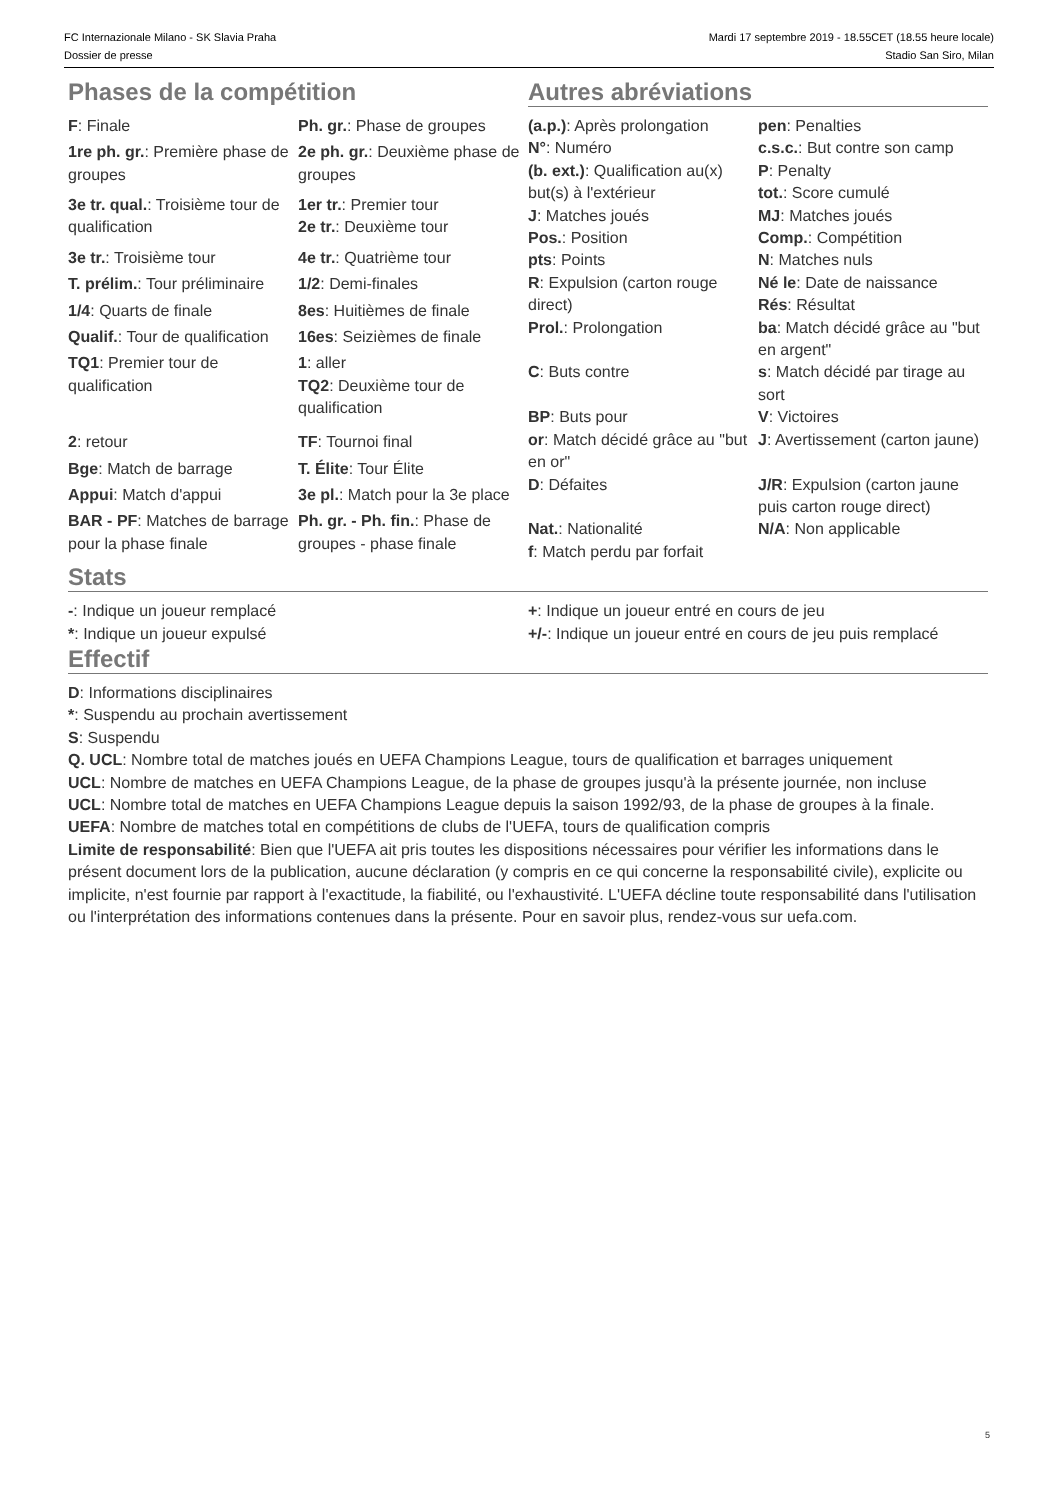FC Internazionale Milano - SK Slavia Praha
Dossier de presse
Mardi 17 septembre 2019 - 18.55CET (18.55 heure locale)
Stadio San Siro, Milan
Phases de la compétition Autres abréviations
| F : Finale | Ph. gr. : Phase de groupes |
| 1re ph. gr. : Première phase de groupes | 2e ph. gr. : Deuxième phase de groupes |
| 3e tr. qual. : Troisième tour de qualification | 1er tr. : Premier tour 2e tr. : Deuxième tour |
| 3e tr. : Troisième tour | 4e tr. : Quatrième tour |
| T. prélim. : Tour préliminaire | 1/2 : Demi-finales |
| 1/4 : Quarts de finale | 8es : Huitièmes de finale |
| Qualif. : Tour de qualification | 16es : Seizièmes de finale |
| TQ1 : Premier tour de qualification | 1 : aller TQ2 : Deuxième tour de qualification |
| 2 : retour | TF : Tournoi final |
| Bge : Match de barrage | T. Élite : Tour Élite |
| Appui : Match d'appui | 3e pl. : Match pour la 3e place |
| BAR - PF : Matches de barrage pour la phase finale | Ph. gr. - Ph. fin. : Phase de groupes - phase finale |
| (a.p.) : Après prolongation | pen : Penalties |
| N° : Numéro | c.s.c. : But contre son camp |
| (b. ext.) : Qualification au(x) but(s) à l'extérieur | P : Penalty tot. : Score cumulé |
| J : Matches joués | MJ : Matches joués |
| Pos. : Position | Comp. : Compétition |
| pts : Points | N : Matches nuls |
| R : Expulsion (carton rouge direct) | Né le : Date de naissance Rés : Résultat |
| Prol. : Prolongation | ba : Match décidé grâce au "but en argent" |
| C : Buts contre | s : Match décidé par tirage au sort |
| BP : Buts pour | V : Victoires |
| or : Match décidé grâce au "but en or" | J : Avertissement (carton jaune) |
| D : Défaites | J/R : Expulsion (carton jaune puis carton rouge direct) |
| Nat. : Nationalité | N/A : Non applicable |
| f : Match perdu par forfait | |
Stats
| - : Indique un joueur remplacé | + : Indique un joueur entré en cours de jeu |
| * : Indique un joueur expulsé | +/- : Indique un joueur entré en cours de jeu puis remplacé |
Effectif
D: Informations disciplinaires
*: Suspendu au prochain avertissement
S: Suspendu
Q. UCL: Nombre total de matches joués en UEFA Champions League, tours de qualification et barrages uniquement
UCL: Nombre de matches en UEFA Champions League, de la phase de groupes jusqu'à la présente journée, non incluse
UCL: Nombre total de matches en UEFA Champions League depuis la saison 1992/93, de la phase de groupes à la finale.
UEFA: Nombre de matches total en compétitions de clubs de l'UEFA, tours de qualification compris
Limite de responsabilité: Bien que l'UEFA ait pris toutes les dispositions nécessaires pour vérifier les informations dans le présent document lors de la publication, aucune déclaration (y compris en ce qui concerne la responsabilité civile), explicite ou implicite, n'est fournie par rapport à l'exactitude, la fiabilité, ou l'exhaustivité. L'UEFA décline toute responsabilité dans l'utilisation ou l'interprétation des informations contenues dans la présente. Pour en savoir plus, rendez-vous sur uefa.com.
5